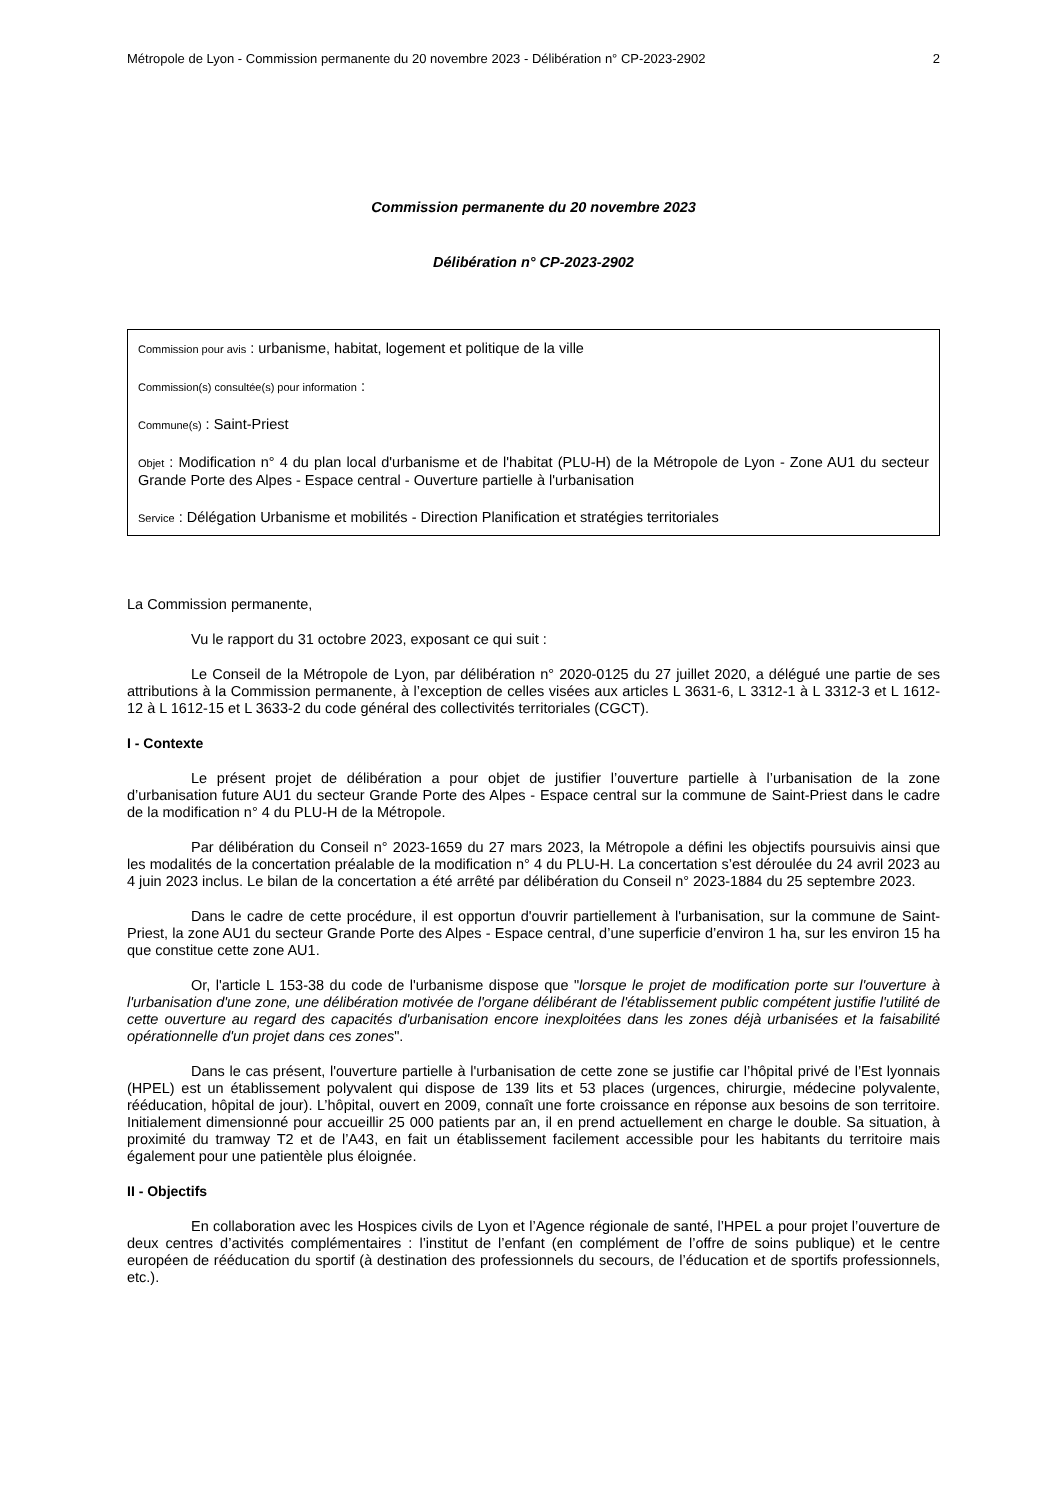Métropole de Lyon - Commission permanente du 20 novembre 2023 - Délibération n° CP-2023-2902 2
Commission permanente du 20 novembre 2023
Délibération n° CP-2023-2902
Commission pour avis : urbanisme, habitat, logement et politique de la ville
Commission(s) consultée(s) pour information :
Commune(s) : Saint-Priest
Objet : Modification n° 4 du plan local d'urbanisme et de l'habitat (PLU-H) de la Métropole de Lyon - Zone AU1 du secteur Grande Porte des Alpes - Espace central - Ouverture partielle à l'urbanisation
Service : Délégation Urbanisme et mobilités - Direction Planification et stratégies territoriales
La Commission permanente,
Vu le rapport du 31 octobre 2023, exposant ce qui suit :
Le Conseil de la Métropole de Lyon, par délibération n° 2020-0125 du 27 juillet 2020, a délégué une partie de ses attributions à la Commission permanente, à l’exception de celles visées aux articles L 3631-6, L 3312-1 à L 3312-3 et L 1612-12 à L 1612-15 et L 3633-2 du code général des collectivités territoriales (CGCT).
I - Contexte
Le présent projet de délibération a pour objet de justifier l’ouverture partielle à l’urbanisation de la zone d’urbanisation future AU1 du secteur Grande Porte des Alpes - Espace central sur la commune de Saint-Priest dans le cadre de la modification n° 4 du PLU-H de la Métropole.
Par délibération du Conseil n° 2023-1659 du 27 mars 2023, la Métropole a défini les objectifs poursuivis ainsi que les modalités de la concertation préalable de la modification n° 4 du PLU-H. La concertation s’est déroulée du 24 avril 2023 au 4 juin 2023 inclus. Le bilan de la concertation a été arrêté par délibération du Conseil n° 2023-1884 du 25 septembre 2023.
Dans le cadre de cette procédure, il est opportun d'ouvrir partiellement à l'urbanisation, sur la commune de Saint-Priest, la zone AU1 du secteur Grande Porte des Alpes - Espace central, d’une superficie d’environ 1 ha, sur les environ 15 ha que constitue cette zone AU1.
Or, l'article L 153-38 du code de l'urbanisme dispose que "lorsque le projet de modification porte sur l'ouverture à l'urbanisation d'une zone, une délibération motivée de l'organe délibérant de l'établissement public compétent justifie l'utilité de cette ouverture au regard des capacités d'urbanisation encore inexploitées dans les zones déjà urbanisées et la faisabilité opérationnelle d'un projet dans ces zones".
Dans le cas présent, l'ouverture partielle à l'urbanisation de cette zone se justifie car l’hôpital privé de l’Est lyonnais (HPEL) est un établissement polyvalent qui dispose de 139 lits et 53 places (urgences, chirurgie, médecine polyvalente, rééducation, hôpital de jour). L’hôpital, ouvert en 2009, connaît une forte croissance en réponse aux besoins de son territoire. Initialement dimensionné pour accueillir 25 000 patients par an, il en prend actuellement en charge le double. Sa situation, à proximité du tramway T2 et de l’A43, en fait un établissement facilement accessible pour les habitants du territoire mais également pour une patientèle plus éloignée.
II - Objectifs
En collaboration avec les Hospices civils de Lyon et l’Agence régionale de santé, l’HPEL a pour projet l’ouverture de deux centres d’activités complémentaires : l’institut de l’enfant (en complément de l’offre de soins publique) et le centre européen de rééducation du sportif (à destination des professionnels du secours, de l’éducation et de sportifs professionnels, etc.).